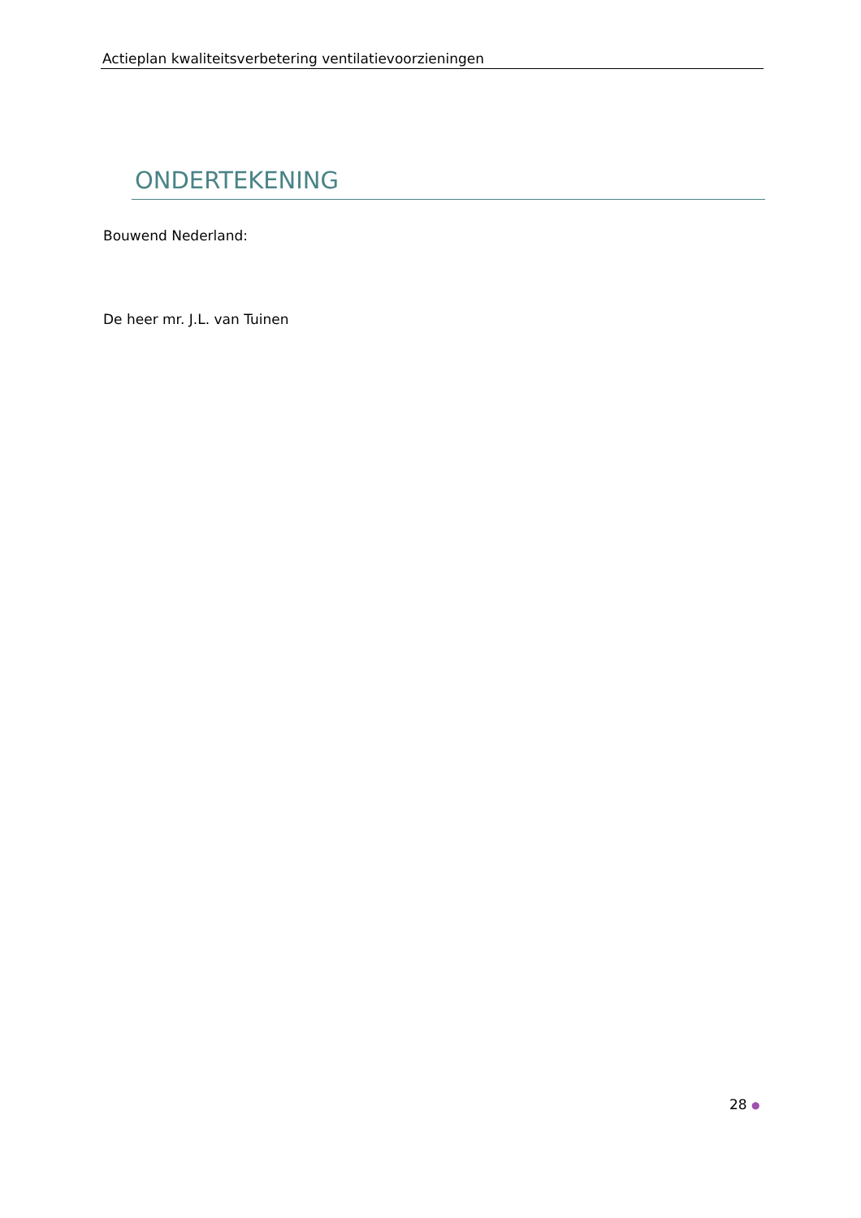Actieplan kwaliteitsverbetering ventilatievoorzieningen
ONDERTEKENING
Bouwend Nederland:
De heer mr. J.L. van Tuinen
28 ●